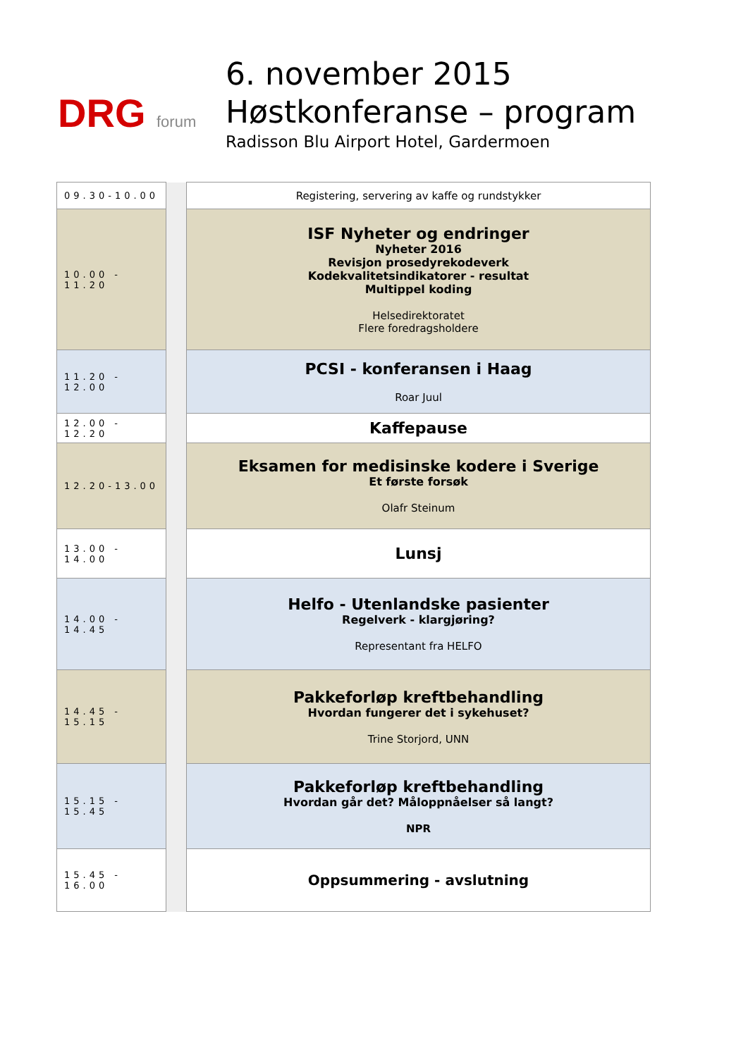DRG forum
6. november 2015
Høstkonferanse – program
Radisson Blu Airport Hotel, Gardermoen
| 09.30-10.00 | | Registering, servering av kaffe og rundstykker |
| 10.00 - 11.20 | | ISF Nyheter og endringer Nyheter 2016 Revisjon prosedyrekodeverk Kodekvalitetsindikatorer - resultat Multippel koding Helsedirektoratet Flere foredragsholdere |
| 11.20 - 12.00 | | PCSI - konferansen i Haag Roar Juul |
| 12.00 - 12.20 | | Kaffepause |
| 12.20-13.00 | | Eksamen for medisinske kodere i Sverige Et første forsøk Olafr Steinum |
| 13.00 - 14.00 | | Lunsj |
| 14.00 - 14.45 | | Helfo - Utenlandske pasienter Regelverk - klargjøring? Representant fra HELFO |
| 14.45 - 15.15 | | Pakkeforløp kreftbehandling Hvordan fungerer det i sykehuset? Trine Storjord, UNN |
| 15.15 - 15.45 | | Pakkeforløp kreftbehandling Hvordan går det? Måloppnåelser så langt? NPR |
| 15.45 - 16.00 | | Oppsummering - avslutning |